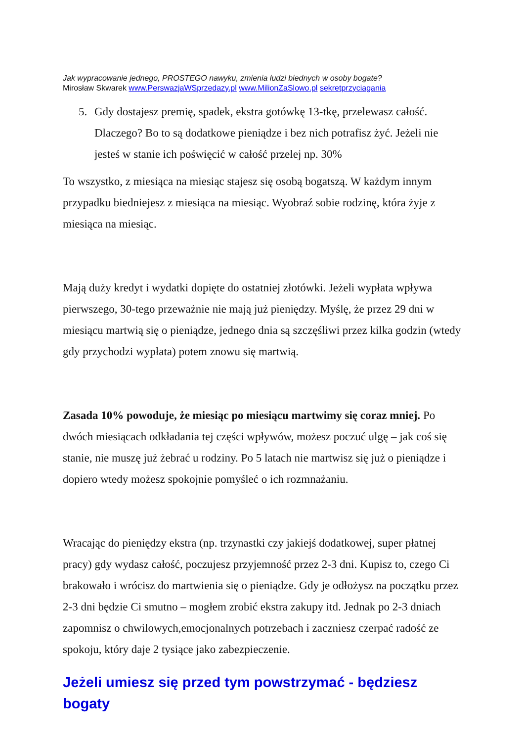Jak wypracowanie jednego, PROSTEGO nawyku, zmienia ludzi biednych w osoby bogate?
Mirosław Skwarek www.PerswazjaWSprzedazy.pl www.MilionZaSlowo.pl sekretprzyciagania
5. Gdy dostajesz premię, spadek, ekstra gotówkę 13-tkę, przelewasz całość. Dlaczego? Bo to są dodatkowe pieniądze i bez nich potrafisz żyć. Jeżeli nie jesteś w stanie ich poświęcić w całość przelej np. 30%
To wszystko, z miesiąca na miesiąc stajesz się osobą bogatszą. W każdym innym przypadku biedniejesz z miesiąca na miesiąc. Wyobraź sobie rodzinę, która żyje z miesiąca na miesiąc.
Mają duży kredyt i wydatki dopięte do ostatniej złotówki. Jeżeli wypłata wpływa pierwszego, 30-tego przeważnie nie mają już pieniędzy. Myślę, że przez 29 dni w miesiącu martwią się o pieniądze, jednego dnia są szczęśliwi przez kilka godzin (wtedy gdy przychodzi wypłata) potem znowu się martwią.
Zasada 10% powoduje, że miesiąc po miesiącu martwimy się coraz mniej. Po dwóch miesiącach odkładania tej części wpływów, możesz poczuć ulgę – jak coś się stanie, nie muszę już żebrać u rodziny. Po 5 latach nie martwisz się już o pieniądze i dopiero wtedy możesz spokojnie pomyśleć o ich rozmnażaniu.
Wracając do pieniędzy ekstra (np. trzynastki czy jakiejś dodatkowej, super płatnej pracy) gdy wydasz całość, poczujesz przyjemność przez 2-3 dni. Kupisz to, czego Ci brakowało i wrócisz do martwienia się o pieniądze. Gdy je odłożysz na początku przez 2-3 dni będzie Ci smutno – mogłem zrobić ekstra zakupy itd. Jednak po 2-3 dniach zapomnisz o chwilowych,emocjonalnych potrzebach i zaczniesz czerpać radość ze spokoju, który daje 2 tysiące jako zabezpieczenie.
Jeżeli umiesz się przed tym powstrzymać - będziesz bogaty